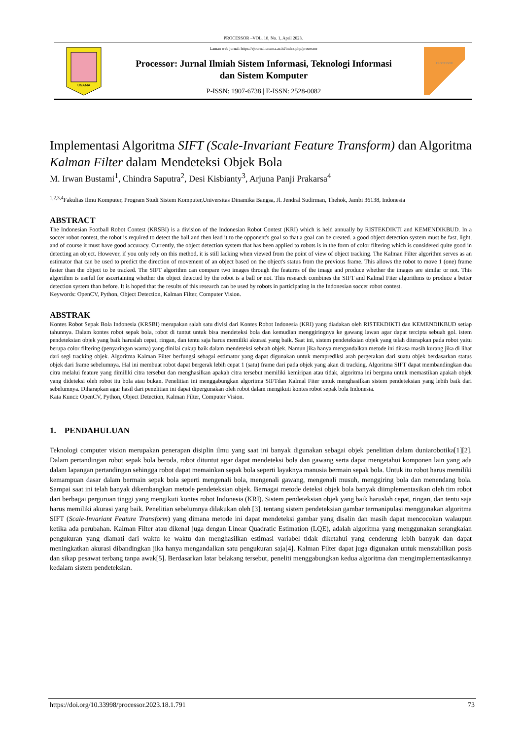PROCESSOR –VOL. 18, No. 1, April 2023.
UNAMA
Laman web jurnal: https://ejournal.unama.ac.id/index.php/processor
Processor: Jurnal Ilmiah Sistem Informasi, Teknologi Informasi
dan Sistem Komputer
P-ISSN: 1907-6738 | E-ISSN: 2528-0082
PROCESSOR
Implementasi Algoritma SIFT (Scale-Invariant Feature Transform) dan Algoritma Kalman Filter dalam Mendeteksi Objek Bola
M. Irwan Bustami<sup>1</sup>, Chindra Saputra<sup>2</sup>, Desi Kisbianty<sup>3</sup>, Arjuna Panji Prakarsa<sup>4</sup>
<sup>1,2,3,4</sup>Fakultas Ilmu Komputer, Program Studi Sistem Komputer,Universitas Dinamika Bangsa, Jl. Jendral Sudirman, Thehok, Jambi 36138, Indonesia
ABSTRACT
The Indonesian Football Robot Contest (KRSBI) is a division of the Indonesian Robot Contest (KRI) which is held annually by RISTEKDIKTI and KEMENDIKBUD. In a soccer robot contest, the robot is required to detect the ball and then lead it to the opponent's goal so that a goal can be created. a good object detection system must be fast, light, and of course it must have good accuracy. Currently, the object detection system that has been applied to robots is in the form of color filtering which is considered quite good in detecting an object. However, if you only rely on this method, it is still lacking when viewed from the point of view of object tracking. The Kalman Filter algorithm serves as an estimator that can be used to predict the direction of movement of an object based on the object's status from the previous frame. This allows the robot to move 1 (one) frame faster than the object to be tracked. The SIFT algorithm can compare two images through the features of the image and produce whether the images are similar or not. This algorithm is useful for ascertaining whether the object detected by the robot is a ball or not. This research combines the SIFT and Kalmal Fiter algorithms to produce a better detection system than before. It is hoped that the results of this research can be used by robots in participating in the Indonesian soccer robot contest.
Keywords: OpenCV, Python, Object Detection, Kalman Filter, Computer Vision.
ABSTRAK
Kontes Robot Sepak Bola Indonesia (KRSBI) merupakan salah satu divisi dari Kontes Robot Indonesia (KRI) yang diadakan oleh RISTEKDIKTI dan KEMENDIKBUD setiap tahunnya. Dalam kontes robot sepak bola, robot di tuntut untuk bisa mendeteksi bola dan kemudian menggiringnya ke gawang lawan agar dapat tercipta sebuah gol. istem pendeteksian objek yang baik haruslah cepat, ringan, dan tentu saja harus memiliki akurasi yang baik. Saat ini, sistem pendeteksian objek yang telah diterapkan pada robot yaitu berupa color filtering (penyaringan warna) yang dinilai cukup baik dalam mendeteksi sebuah objek. Namun jika hanya mengandalkan metode ini dirasa masih kurang jika di lihat dari segi tracking objek. Algoritma Kalman Filter berfungsi sebagai estimator yang dapat digunakan untuk memprediksi arah pergerakan dari suatu objek berdasarkan status objek dari frame sebelumnya. Hal ini membuat robot dapat bergerak lebih cepat 1 (satu) frame dari pada objek yang akan di tracking. Algoritma SIFT dapat membandingkan dua citra melalui feature yang dimiliki citra tersebut dan menghasilkan apakah citra tersebut memiliki kemiripan atau tidak, algoritma ini berguna untuk memastikan apakah objek yang dideteksi oleh robot itu bola atau bukan. Penelitian ini menggabungkan algoritma SIFTdan Kalmal Fiter untuk menghasilkan sistem pendeteksian yang lebih baik dari sebelumnya. Diharapkan agar hasil dari penelitian ini dapat dipergunakan oleh robot dalam mengikuti kontes robot sepak bola Indonesia.
Kata Kunci: OpenCV, Python, Object Detection, Kalman Filter, Computer Vision.
1. PENDAHULUAN
Teknologi computer vision merupakan penerapan disiplin ilmu yang saat ini banyak digunakan sebagai objek penelitian dalam duniarobotika[1][2]. Dalam pertandingan robot sepak bola beroda, robot dituntut agar dapat mendeteksi bola dan gawang serta dapat mengetahui komponen lain yang ada dalam lapangan pertandingan sehingga robot dapat memainkan sepak bola seperti layaknya manusia bermain sepak bola. Untuk itu robot harus memiliki kemampuan dasar dalam bermain sepak bola seperti mengenali bola, mengenali gawang, mengenali musuh, menggiring bola dan menendang bola. Sampai saat ini telah banyak dikembangkan metode pendeteksian objek. Bernagai metode deteksi objek bola banyak diimplementasikan oleh tim robot dari berbagai perguruan tinggi yang mengikuti kontes robot Indonesia (KRI). Sistem pendeteksian objek yang baik haruslah cepat, ringan, dan tentu saja harus memiliki akurasi yang baik. Penelitian sebelumnya dilakukan oleh [3]. tentang sistem pendeteksian gambar termanipulasi menggunakan algoritma SIFT (Scale-Invariant Feature Transform) yang dimana metode ini dapat mendeteksi gambar yang disalin dan masih dapat mencocokan walaupun ketika ada perubahan. Kalman Filter atau dikenal juga dengan Linear Quadratic Estimation (LQE), adalah algoritma yang menggunakan serangkaian pengukuran yang diamati dari waktu ke waktu dan menghasilkan estimasi variabel tidak diketahui yang cenderung lebih banyak dan dapat meningkatkan akurasi dibandingkan jika hanya mengandalkan satu pengukuran saja[4]. Kalman Filter dapat juga digunakan untuk menstabilkan posis dan sikap pesawat terbang tanpa awak[5]. Berdasarkan latar belakang tersebut, peneliti menggabungkan kedua algoritma dan mengimplementasikannya kedalam sistem pendeteksian.
https://doi.org/10.33998/processor.2023.18.1.791 73